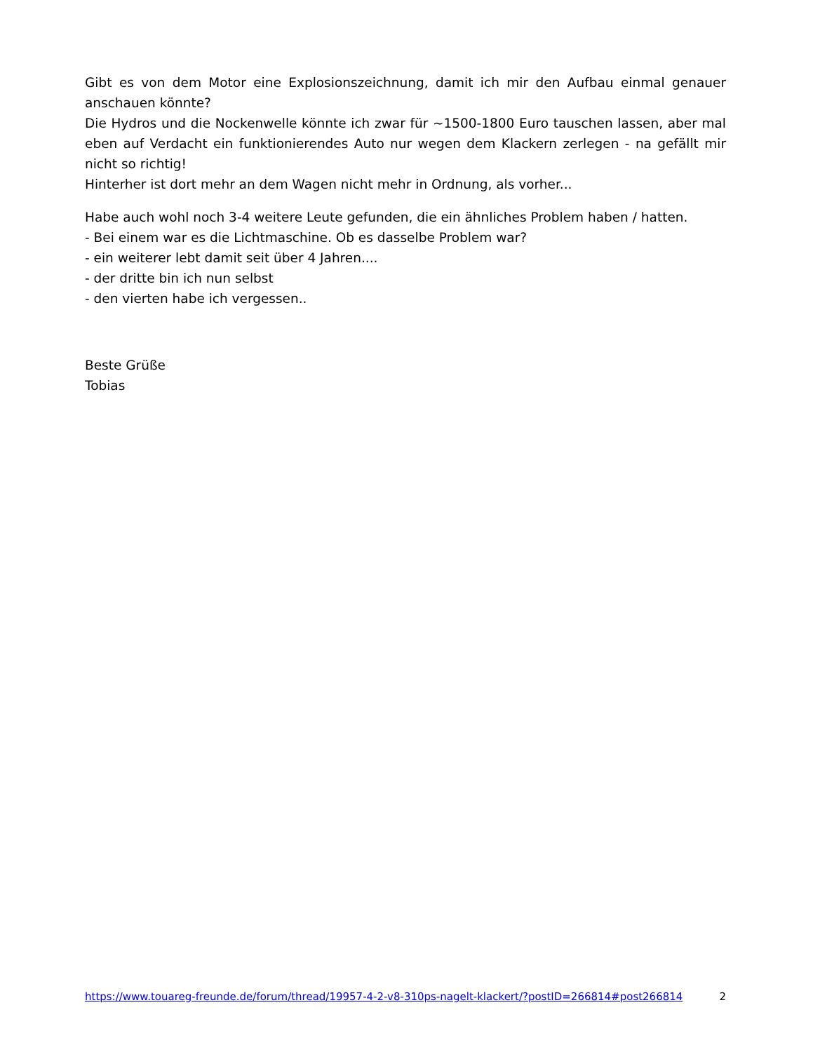Gibt es von dem Motor eine Explosionszeichnung, damit ich mir den Aufbau einmal genauer anschauen könnte?
Die Hydros und die Nockenwelle könnte ich zwar für ~1500-1800 Euro tauschen lassen, aber mal eben auf Verdacht ein funktionierendes Auto nur wegen dem Klackern zerlegen - na gefällt mir nicht so richtig!
Hinterher ist dort mehr an dem Wagen nicht mehr in Ordnung, als vorher...
Habe auch wohl noch 3-4 weitere Leute gefunden, die ein ähnliches Problem haben / hatten.
- Bei einem war es die Lichtmaschine. Ob es dasselbe Problem war?
- ein weiterer lebt damit seit über 4 Jahren....
- der dritte bin ich nun selbst
- den vierten habe ich vergessen..
Beste Grüße
Tobias
https://www.touareg-freunde.de/forum/thread/19957-4-2-v8-310ps-nagelt-klackert/?postID=266814#post266814 2